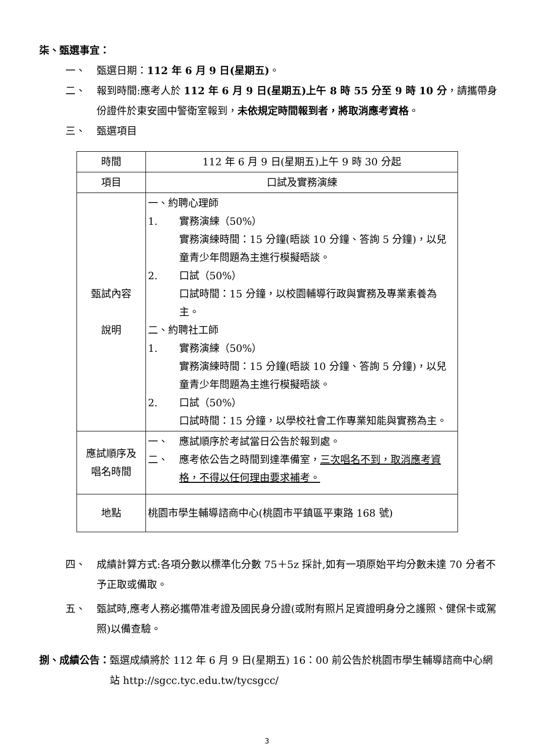柒、甄選事宜：
一、 甄選日期：112 年 6 月 9 日(星期五)。
二、 報到時間:應考人於 112 年 6 月 9 日(星期五)上午 8 時 55 分至 9 時 10 分，請攜帶身份證件於東安國中警衛室報到，未依規定時間報到者，將取消應考資格。
三、 甄選項目
| 時間 | 112 年 6 月 9 日(星期五)上午 9 時 30 分起 |
| 項目 | 口試及實務演練 |
| 甄試內容 說明 | 一、約聘心理師 1. 實務演練（50%） 實務演練時間：15 分鐘(晤談 10 分鐘、答詢 5 分鐘)，以兒童青少年問題為主進行模擬晤談。 2. 口試（50%） 口試時間：15 分鐘，以校園輔導行政與實務及專業素養為主。 二、約聘社工師 1. 實務演練（50%） 實務演練時間：15 分鐘(晤談 10 分鐘、答詢 5 分鐘)，以兒童青少年問題為主進行模擬晤談。 2. 口試（50%） 口試時間：15 分鐘，以學校社會工作專業知能與實務為主。 |
| 應試順序及 唱名時間 | 一、 應試順序於考試當日公告於報到處。 二、 應考依公告之時間到達準備室， 三次唱名不到，取消應考資格，不得以任何理由要求補考。 |
| 地點 | 桃園市學生輔導諮商中心(桃園市平鎮區平東路 168 號) |
四、 成績計算方式:各項分數以標準化分數 75＋5z 採計,如有一項原始平均分數未達 70 分者不予正取或備取。
五、 甄試時,應考人務必攜帶准考證及國民身分證(或附有照片足資證明身分之護照、健保卡或駕照)以備查驗。
捌、成績公告： 甄選成績將於 112 年 6 月 9 日(星期五) 16：00 前公告於桃園市學生輔導諮商中心網站 http://sgcc.tyc.edu.tw/tycsgcc/
3